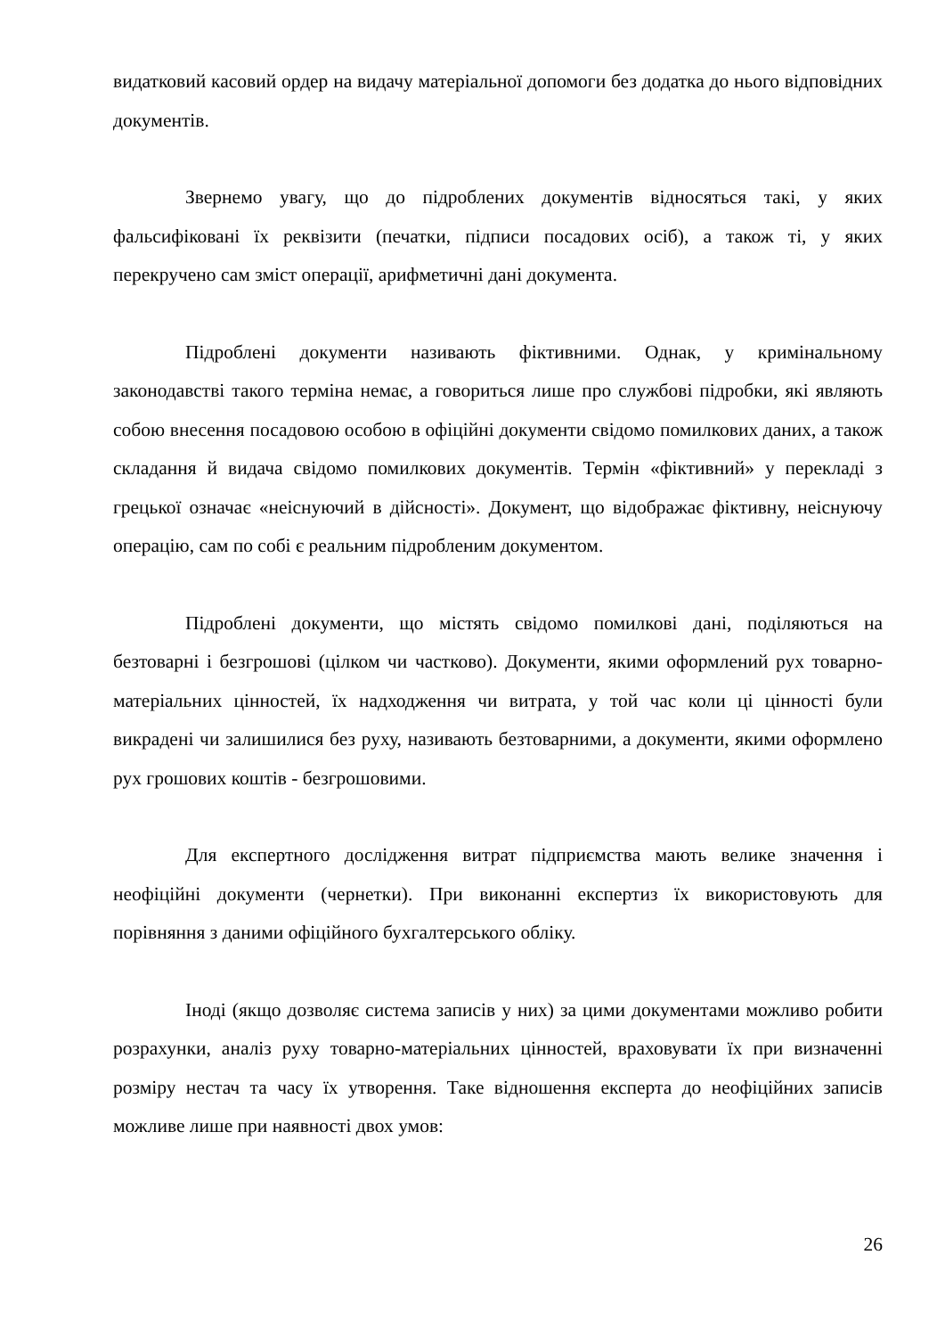видатковий касовий ордер на видачу матеріальної допомоги без додатка до нього відповідних документів.
Звернемо увагу, що до підроблених документів відносяться такі, у яких фальсифіковані їх реквізити (печатки, підписи посадових осіб), а також ті, у яких перекручено сам зміст операції, арифметичні дані документа.
Підроблені документи називають фіктивними. Однак, у кримінальному законодавстві такого терміна немає, а говориться лише про службові підробки, які являють собою внесення посадовою особою в офіційні документи свідомо помилкових даних, а також складання й видача свідомо помилкових документів. Термін «фіктивний» у перекладі з грецької означає «неіснуючий в дійсності». Документ, що відображає фіктивну, неіснуючу операцію, сам по собі є реальним підробленим документом.
Підроблені документи, що містять свідомо помилкові дані, поділяються на безтоварні і безгрошові (цілком чи частково). Документи, якими оформлений рух товарно-матеріальних цінностей, їх надходження чи витрата, у той час коли ці цінності були викрадені чи залишилися без руху, називають безтоварними, а документи, якими оформлено рух грошових коштів - безгрошовими.
Для експертного дослідження витрат підприємства мають велике значення і неофіційні документи (чернетки). При виконанні експертиз їх використовують для порівняння з даними офіційного бухгалтерського обліку.
Іноді (якщо дозволяє система записів у них) за цими документами можливо робити розрахунки, аналіз руху товарно-матеріальних цінностей, враховувати їх при визначенні розміру нестач та часу їх утворення. Таке відношення експерта до неофіційних записів можливе лише при наявності двох умов:
26